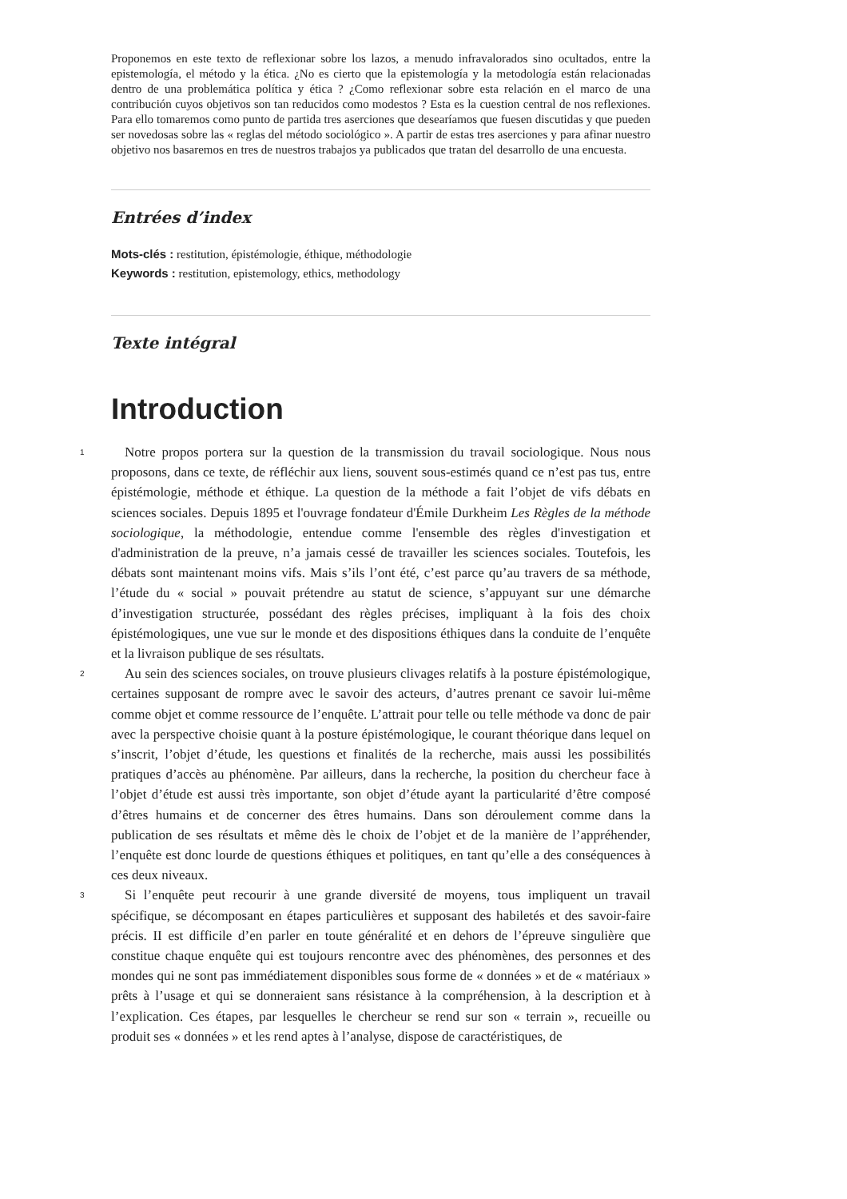Proponemos en este texto de reflexionar sobre los lazos, a menudo infravalorados sino ocultados, entre la epistemología, el método y la ética. ¿No es cierto que la epistemología y la metodología están relacionadas dentro de una problemática política y ética ? ¿Como reflexionar sobre esta relación en el marco de una contribución cuyos objetivos son tan reducidos como modestos ? Esta es la cuestion central de nos reflexiones. Para ello tomaremos como punto de partida tres aserciones que desearíamos que fuesen discutidas y que pueden ser novedosas sobre las « reglas del método sociológico ». A partir de estas tres aserciones y para afinar nuestro objetivo nos basaremos en tres de nuestros trabajos ya publicados que tratan del desarrollo de una encuesta.
Entrées d’index
Mots-clés : restitution, épistémologie, éthique, méthodologie
Keywords : restitution, epistemology, ethics, methodology
Texte intégral
Introduction
1
Notre propos portera sur la question de la transmission du travail sociologique. Nous nous proposons, dans ce texte, de réfléchir aux liens, souvent sous-estimés quand ce n’est pas tus, entre épistémologie, méthode et éthique. La question de la méthode a fait l’objet de vifs débats en sciences sociales. Depuis 1895 et l'ouvrage fondateur d'Émile Durkheim Les Règles de la méthode sociologique, la méthodologie, entendue comme l'ensemble des règles d'investigation et d'administration de la preuve, n’a jamais cessé de travailler les sciences sociales. Toutefois, les débats sont maintenant moins vifs. Mais s’ils l’ont été, c’est parce qu’au travers de sa méthode, l’étude du « social » pouvait prétendre au statut de science, s’appuyant sur une démarche d’investigation structurée, possédant des règles précises, impliquant à la fois des choix épistémologiques, une vue sur le monde et des dispositions éthiques dans la conduite de l’enquête et la livraison publique de ses résultats.
2
Au sein des sciences sociales, on trouve plusieurs clivages relatifs à la posture épistémologique, certaines supposant de rompre avec le savoir des acteurs, d’autres prenant ce savoir lui-même comme objet et comme ressource de l’enquête. L’attrait pour telle ou telle méthode va donc de pair avec la perspective choisie quant à la posture épistémologique, le courant théorique dans lequel on s’inscrit, l’objet d’étude, les questions et finalités de la recherche, mais aussi les possibilités pratiques d’accès au phénomène. Par ailleurs, dans la recherche, la position du chercheur face à l’objet d’étude est aussi très importante, son objet d’étude ayant la particularité d’être composé d’êtres humains et de concerner des êtres humains. Dans son déroulement comme dans la publication de ses résultats et même dès le choix de l’objet et de la manière de l’appréhender, l’enquête est donc lourde de questions éthiques et politiques, en tant qu’elle a des conséquences à ces deux niveaux.
3
Si l’enquête peut recourir à une grande diversité de moyens, tous impliquent un travail spécifique, se décomposant en étapes particulières et supposant des habiletés et des savoir-faire précis. II est difficile d’en parler en toute généralité et en dehors de l’épreuve singulière que constitue chaque enquête qui est toujours rencontre avec des phénomènes, des personnes et des mondes qui ne sont pas immédiatement disponibles sous forme de « données » et de « matériaux » prêts à l’usage et qui se donneraient sans résistance à la compréhension, à la description et à l’explication. Ces étapes, par lesquelles le chercheur se rend sur son « terrain », recueille ou produit ses « données » et les rend aptes à l’analyse, dispose de caractéristiques, de